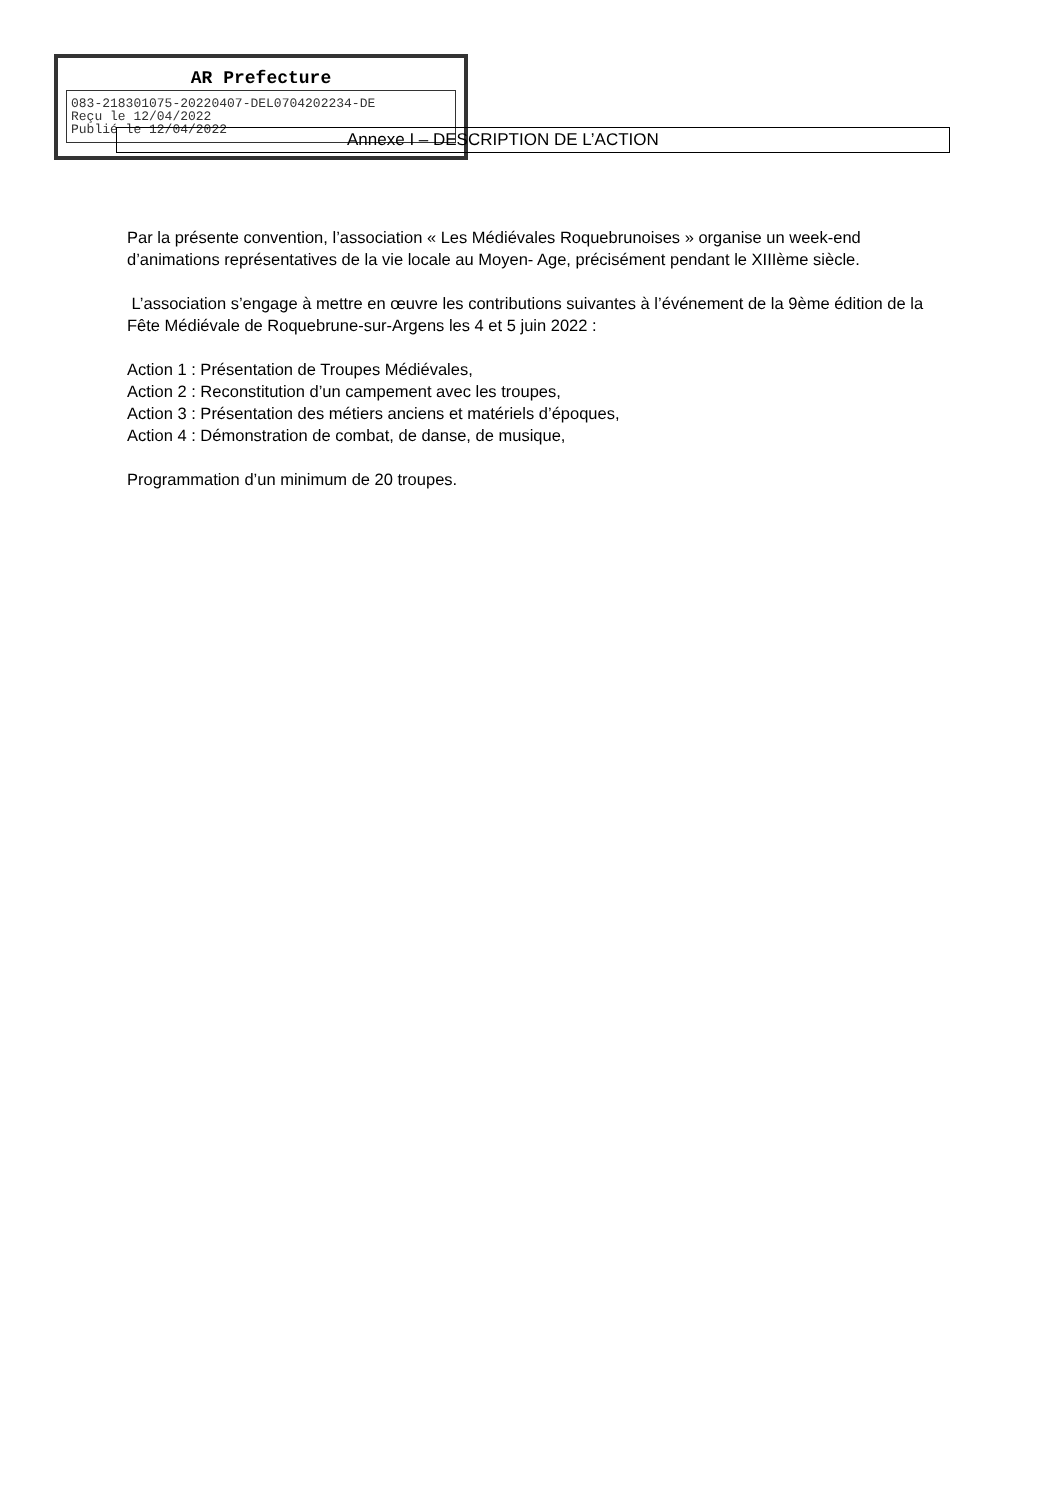AR Prefecture
083-218301075-20220407-DEL0704202234-DE
Reçu le 12/04/2022
Publié le 12/04/2022
Annexe I – DESCRIPTION DE L’ACTION
Par la présente convention, l’association « Les Médiévales Roquebrunoises » organise un week-end d’animations représentatives de la vie locale au Moyen- Age, précisément pendant le XIIIème siècle.
L’association s’engage à mettre en œuvre les contributions suivantes à l’événement de la 9ème édition de la Fête Médiévale de Roquebrune-sur-Argens les 4 et 5 juin 2022 :
Action 1 : Présentation de Troupes Médiévales,
Action 2 : Reconstitution d’un campement avec les troupes,
Action 3 : Présentation des métiers anciens et matériels d’époques,
Action 4 : Démonstration de combat, de danse, de musique,
Programmation d’un minimum de 20 troupes.